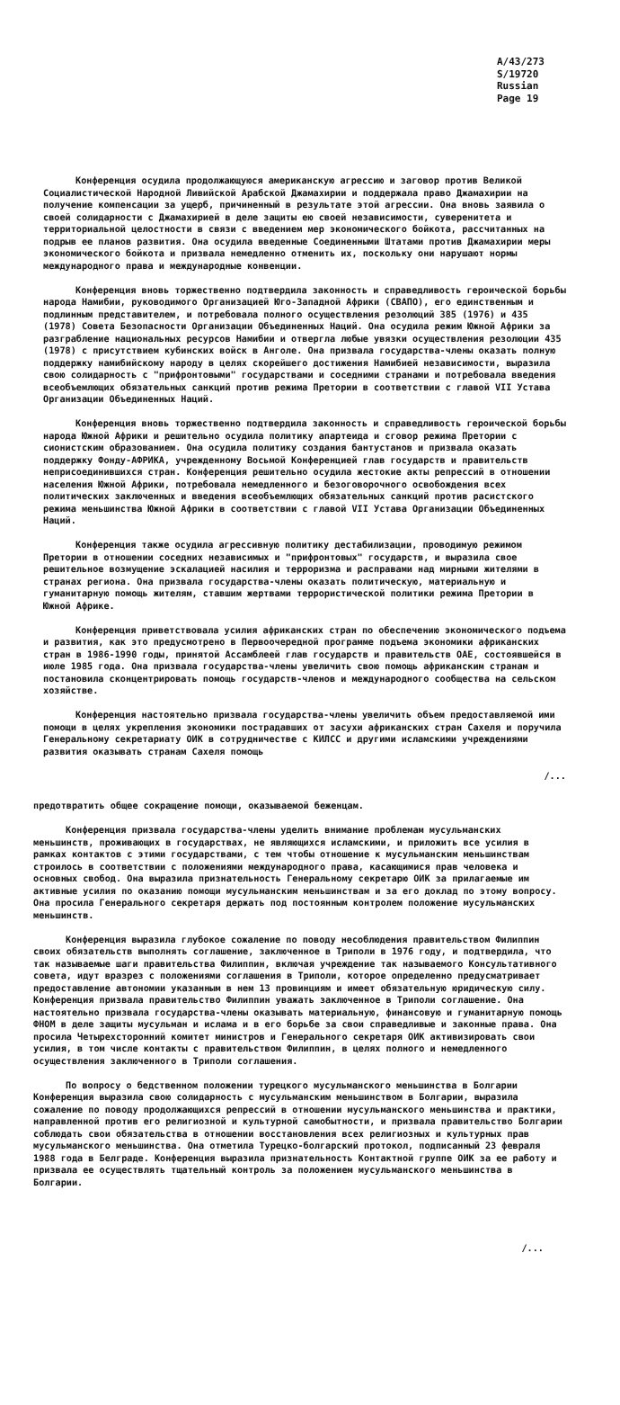A/43/273
S/19720
Russian
Page 19
Конференция осудила продолжающуюся американскую агрессию и заговор против Великой Социалистической Народной Ливийской Арабской Джамахирии и поддержала право Джамахирии на получение компенсации за ущерб, причиненный в результате этой агрессии. Она вновь заявила о своей солидарности с Джамахирией в деле защиты ею своей независимости, суверенитета и территориальной целостности в связи с введением мер экономического бойкота, рассчитанных на подрыв ее планов развития. Она осудила введенные Соединенными Штатами против Джамахирии меры экономического бойкота и призвала немедленно отменить их, поскольку они нарушают нормы международного права и международные конвенции.
Конференция вновь торжественно подтвердила законность и справедливость героической борьбы народа Намибии, руководимого Организацией Юго-Западной Африки (СВАПО), его единственным и подлинным представителем, и потребовала полного осуществления резолюций 385 (1976) и 435 (1978) Совета Безопасности Организации Объединенных Наций. Она осудила режим Южной Африки за разграбление национальных ресурсов Намибии и отвергла любые увязки осуществления резолюции 435 (1978) с присутствием кубинских войск в Анголе. Она призвала государства-члены оказать полную поддержку намибийскому народу в целях скорейшего достижения Намибией независимости, выразила свою солидарность с "прифронтовыми" государствами и соседними странами и потребовала введения всеобъемлющих обязательных санкций против режима Претории в соответствии с главой VII Устава Организации Объединенных Наций.
Конференция вновь торжественно подтвердила законность и справедливость героической борьбы народа Южной Африки и решительно осудила политику апартеида и сговор режима Претории с сионистским образованием. Она осудила политику создания бантустанов и призвала оказать поддержку Фонду-АФРИКА, учрежденному Восьмой Конференцией глав государств и правительств неприсоединившихся стран. Конференция решительно осудила жестокие акты репрессий в отношении населения Южной Африки, потребовала немедленного и безоговорочного освобождения всех политических заключенных и введения всеобъемлющих обязательных санкций против расистского режима меньшинства Южной Африки в соответствии с главой VII Устава Организации Объединенных Наций.
Конференция также осудила агрессивную политику дестабилизации, проводимую режимом Претории в отношении соседних независимых и "прифронтовых" государств, и выразила свое решительное возмущение эскалацией насилия и терроризма и расправами над мирными жителями в странах региона. Она призвала государства-члены оказать политическую, материальную и гуманитарную помощь жителям, ставшим жертвами террористической политики режима Претории в Южной Африке.
Конференция приветствовала усилия африканских стран по обеспечению экономического подъема и развития, как это предусмотрено в Первоочередной программе подъема экономики африканских стран в 1986-1990 годы, принятой Ассамблеей глав государств и правительств ОАЕ, состоявшейся в июле 1985 года. Она призвала государства-члены увеличить свою помощь африканским странам и постановила сконцентрировать помощь государств-членов и международного сообщества на сельском хозяйстве.
Конференция настоятельно призвала государства-члены увеличить объем предоставляемой ими помощи в целях укрепления экономики пострадавших от засухи африканских стран Сахеля и поручила Генеральному секретариату ОИК в сотрудничестве с КИЛСС и другими исламскими учреждениями развития оказывать странам Сахеля помощь
/...
предотвратить общее сокращение помощи, оказываемой беженцам.
Конференция призвала государства-члены уделить внимание проблемам мусульманских меньшинств, проживающих в государствах, не являющихся исламскими, и приложить все усилия в рамках контактов с этими государствами, с тем чтобы отношение к мусульманским меньшинствам строилось в соответствии с положениями международного права, касающимися прав человека и основных свобод. Она выразила признательность Генеральному секретарю ОИК за прилагаемые им активные усилия по оказанию помощи мусульманским меньшинствам и за его доклад по этому вопросу. Она просила Генерального секретаря держать под постоянным контролем положение мусульманских меньшинств.
Конференция выразила глубокое сожаление по поводу несоблюдения правительством Филиппин своих обязательств выполнять соглашение, заключенное в Триполи в 1976 году, и подтвердила, что так называемые шаги правительства Филиппин, включая учреждение так называемого Консультативного совета, идут вразрез с положениями соглашения в Триполи, которое определенно предусматривает предоставление автономии указанным в нем 13 провинциям и имеет обязательную юридическую силу. Конференция призвала правительство Филиппин уважать заключенное в Триполи соглашение. Она настоятельно призвала государства-члены оказывать материальную, финансовую и гуманитарную помощь ФНОМ в деле защиты мусульман и ислама и в его борьбе за свои справедливые и законные права. Она просила Четырехсторонний комитет министров и Генерального секретаря ОИК активизировать свои усилия, в том числе контакты с правительством Филиппин, в целях полного и немедленного осуществления заключенного в Триполи соглашения.
По вопросу о бедственном положении турецкого мусульманского меньшинства в Болгарии Конференция выразила свою солидарность с мусульманским меньшинством в Болгарии, выразила сожаление по поводу продолжающихся репрессий в отношении мусульманского меньшинства и практики, направленной против его религиозной и культурной самобытности, и призвала правительство Болгарии соблюдать свои обязательства в отношении восстановления всех религиозных и культурных прав мусульманского меньшинства. Она отметила Турецко-болгарский протокол, подписанный 23 февраля 1988 года в Белграде. Конференция выразила признательность Контактной группе ОИК за ее работу и призвала ее осуществлять тщательный контроль за положением мусульманского меньшинства в Болгарии.
/...